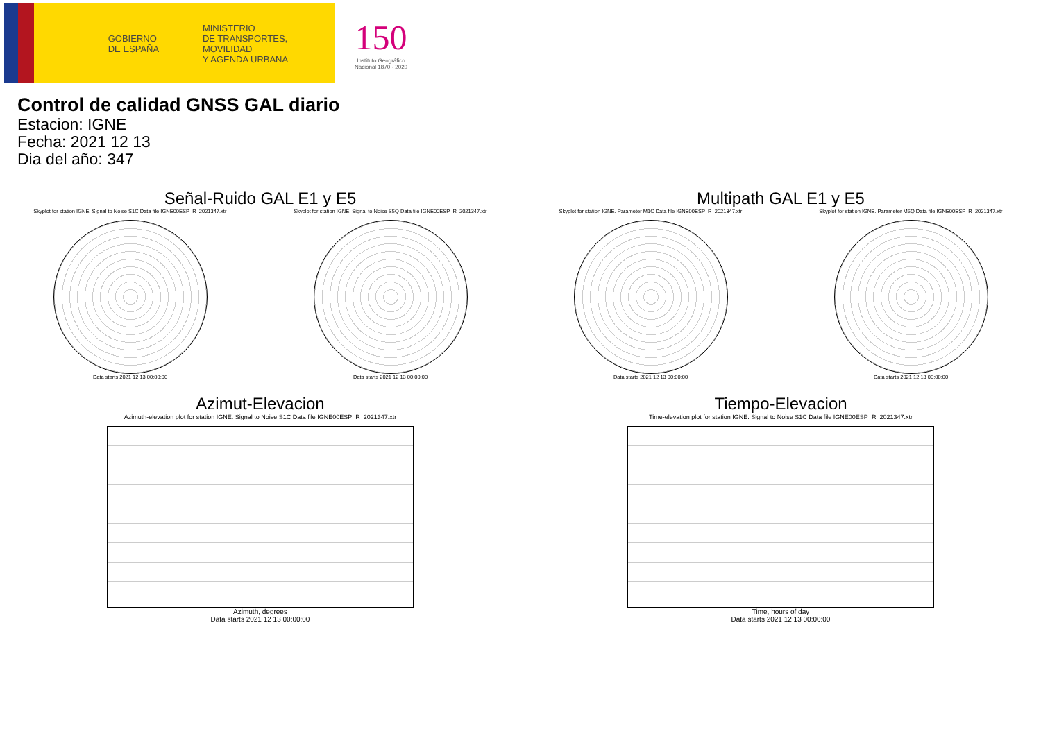GOBIERNO
DE ESPAÑA
MINISTERIO
DE TRANSPORTES, MOVILIDAD
Y AGENDA URBANA
150
Instituto Geográfico
Nacional 1870 · 2020
Control de calidad GNSS GAL diario
Estacion: IGNE
Fecha: 2021 12 13
Dia del año: 347
Señal-Ruido GAL E1 y E5
Skyplot for station IGNE. Signal to Noise S1C Data file IGNE00ESP_R_2021347.xtr Skyplot for station IGNE. Signal to Noise S5Q Data file IGNE00ESP_R_2021347.xtr
Data starts 2021 12 13 00:00:00
Data starts 2021 12 13 00:00:00
Multipath GAL E1 y E5
Skyplot for station IGNE. Parameter M1C Data file IGNE00ESP_R_2021347.xtr Skyplot for station IGNE. Parameter M5Q Data file IGNE00ESP_R_2021347.xtr
Data starts 2021 12 13 00:00:00
Data starts 2021 12 13 00:00:00
Azimut-Elevacion
Azimuth-elevation plot for station IGNE. Signal to Noise S1C Data file IGNE00ESP_R_2021347.xtr
Azimuth, degrees
Data starts 2021 12 13 00:00:00
Tiempo-Elevacion
Time-elevation plot for station IGNE. Signal to Noise S1C Data file IGNE00ESP_R_2021347.xtr
Time, hours of day
Data starts 2021 12 13 00:00:00